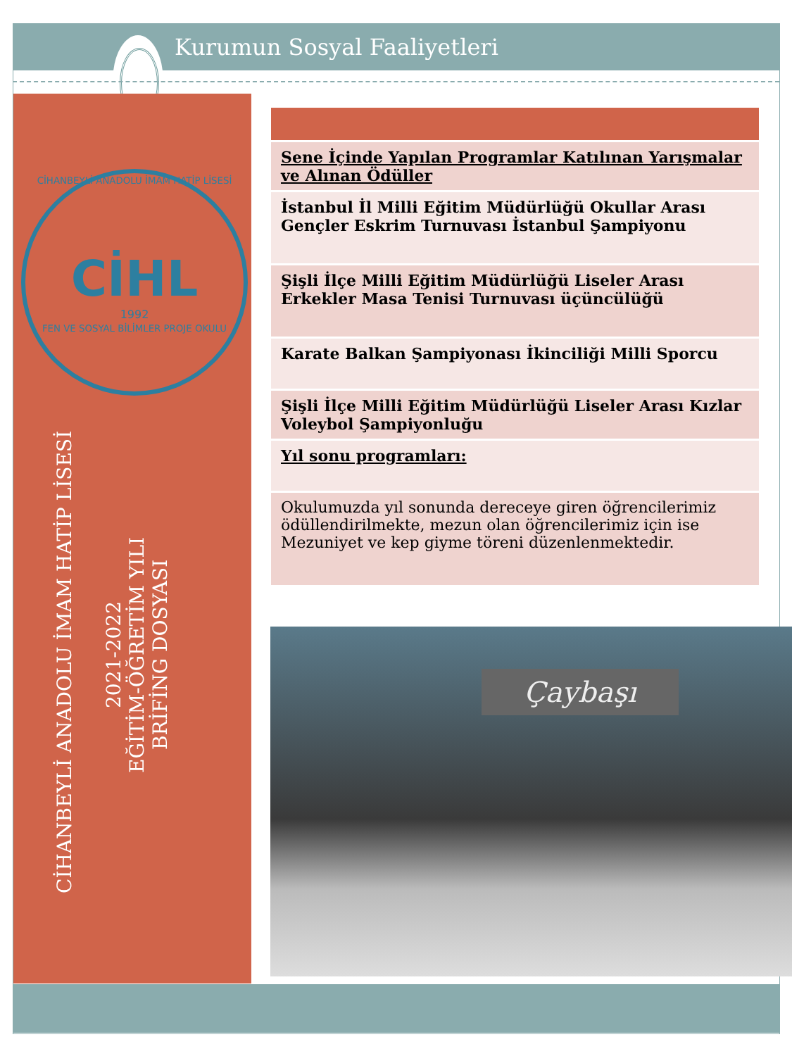Kurumun Sosyal Faaliyetleri
CİHANBEYLİ ANADOLU İMAM HATİP LİSESİ
CİHL
1992
FEN VE SOSYAL BİLİMLER PROJE OKULU
CİHANBEYLİ ANADOLU İMAM HATİP LİSESİ
2021-2022
EĞİTİM-ÖĞRETİM YILI
BRİFİNG DOSYASI
| Sene İçinde Yapılan Programlar Katılınan Yarışmalar ve Alınan Ödüller |
| İstanbul İl Milli Eğitim Müdürlüğü Okullar Arası Gençler Eskrim Turnuvası İstanbul Şampiyonu |
| Şişli İlçe Milli Eğitim Müdürlüğü Liseler Arası Erkekler Masa Tenisi Turnuvası üçüncülüğü |
| Karate Balkan Şampiyonası İkinciliği Milli Sporcu |
| Şişli İlçe Milli Eğitim Müdürlüğü Liseler Arası Kızlar Voleybol Şampiyonluğu |
| Yıl sonu programları: |
| Okulumuzda yıl sonunda dereceye giren öğrencilerimiz ödüllendirilmekte, mezun olan öğrencilerimiz için ise Mezuniyet ve kep giyme töreni düzenlenmektedir. |
Çaybaşı